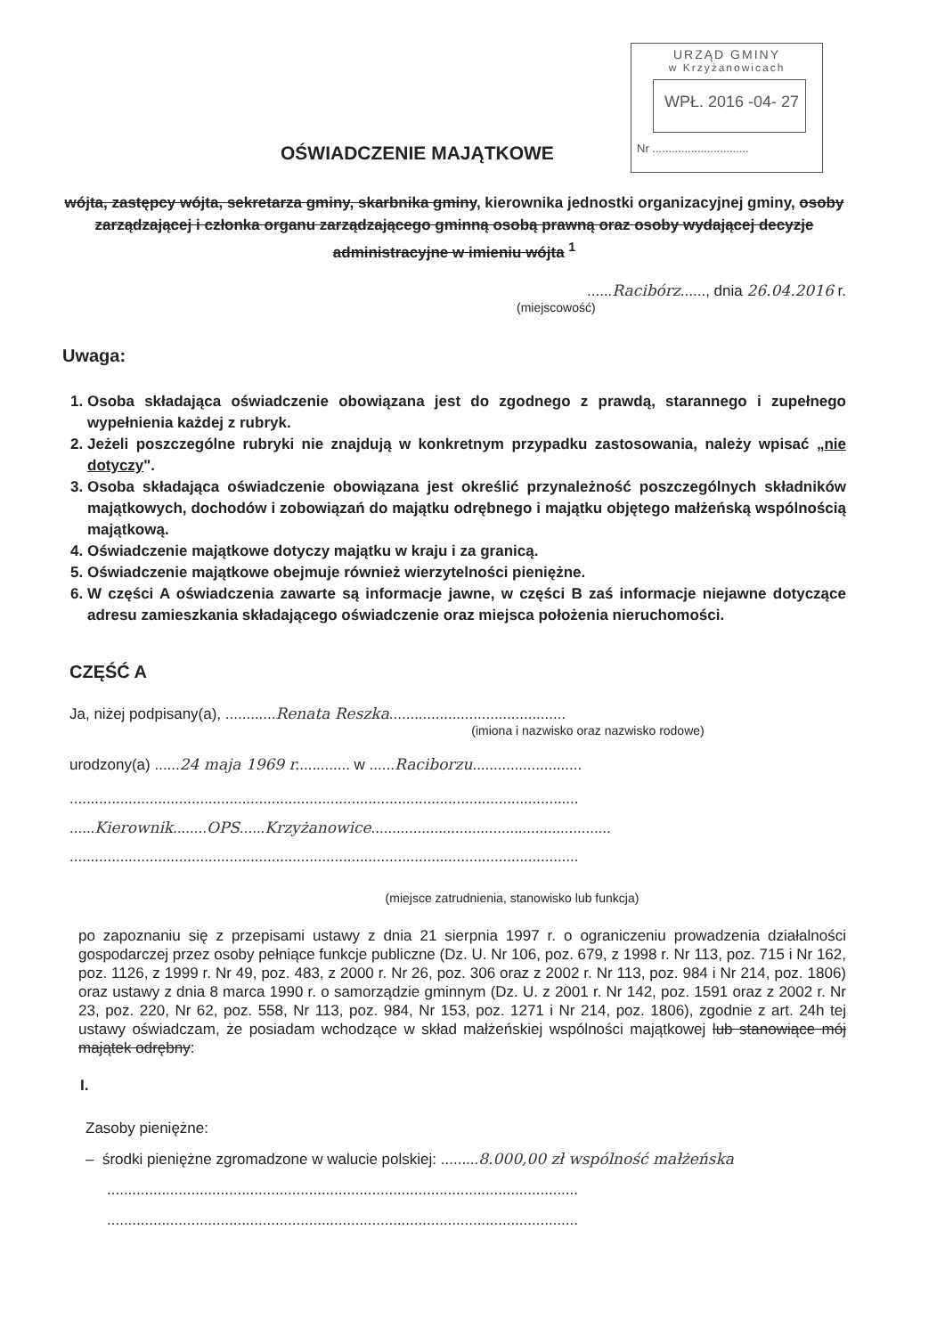URZĄD GMINY
w Krzyżanowicach
WPŁ. 2016 -04- 27
Nr ..............................
OŚWIADCZENIE MAJĄTKOWE
wójta, zastępcy wójta, sekretarza gminy, skarbnika gminy, kierownika jednostki organizacyjnej gminy, osoby zarządzającej i członka organu zarządzającego gminną osobą prawną oraz osoby wydającej decyzje administracyjne w imieniu wójta <sup>1</sup>
......Racibórz......, dnia 26.04.2016 r.
(miejscowość)
Uwaga:
1. Osoba składająca oświadczenie obowiązana jest do zgodnego z prawdą, starannego i zupełnego wypełnienia każdej z rubryk.
2. Jeżeli poszczególne rubryki nie znajdują w konkretnym przypadku zastosowania, należy wpisać „nie dotyczy".
3. Osoba składająca oświadczenie obowiązana jest określić przynależność poszczególnych składników majątkowych, dochodów i zobowiązań do majątku odrębnego i majątku objętego małżeńską wspólnością majątkową.
4. Oświadczenie majątkowe dotyczy majątku w kraju i za granicą.
5. Oświadczenie majątkowe obejmuje również wierzytelności pieniężne.
6. W części A oświadczenia zawarte są informacje jawne, w części B zaś informacje niejawne dotyczące adresu zamieszkania składającego oświadczenie oraz miejsca położenia nieruchomości.
CZĘŚĆ A
Ja, niżej podpisany(a), ............Renata Reszka..........................................
(imiona i nazwisko oraz nazwisko rodowe)
urodzony(a) ......24 maja 1969 r............. w ......Raciborzu..........................
.........................................................................................................................
......Kierownik........OPS......Krzyżanowice.........................................................
.........................................................................................................................
(miejsce zatrudnienia, stanowisko lub funkcja)
po zapoznaniu się z przepisami ustawy z dnia 21 sierpnia 1997 r. o ograniczeniu prowadzenia działalności gospodarczej przez osoby pełniące funkcje publiczne (Dz. U. Nr 106, poz. 679, z 1998 r. Nr 113, poz. 715 i Nr 162, poz. 1126, z 1999 r. Nr 49, poz. 483, z 2000 r. Nr 26, poz. 306 oraz z 2002 r. Nr 113, poz. 984 i Nr 214, poz. 1806) oraz ustawy z dnia 8 marca 1990 r. o samorządzie gminnym (Dz. U. z 2001 r. Nr 142, poz. 1591 oraz z 2002 r. Nr 23, poz. 220, Nr 62, poz. 558, Nr 113, poz. 984, Nr 153, poz. 1271 i Nr 214, poz. 1806), zgodnie z art. 24h tej ustawy oświadczam, że posiadam wchodzące w skład małżeńskiej wspólności majątkowej lub stanowiące mój majątek odrębny:
I.
Zasoby pieniężne:
– środki pieniężne zgromadzone w walucie polskiej: .........8.000,00 zł wspólność małżeńska
................................................................................................................
................................................................................................................